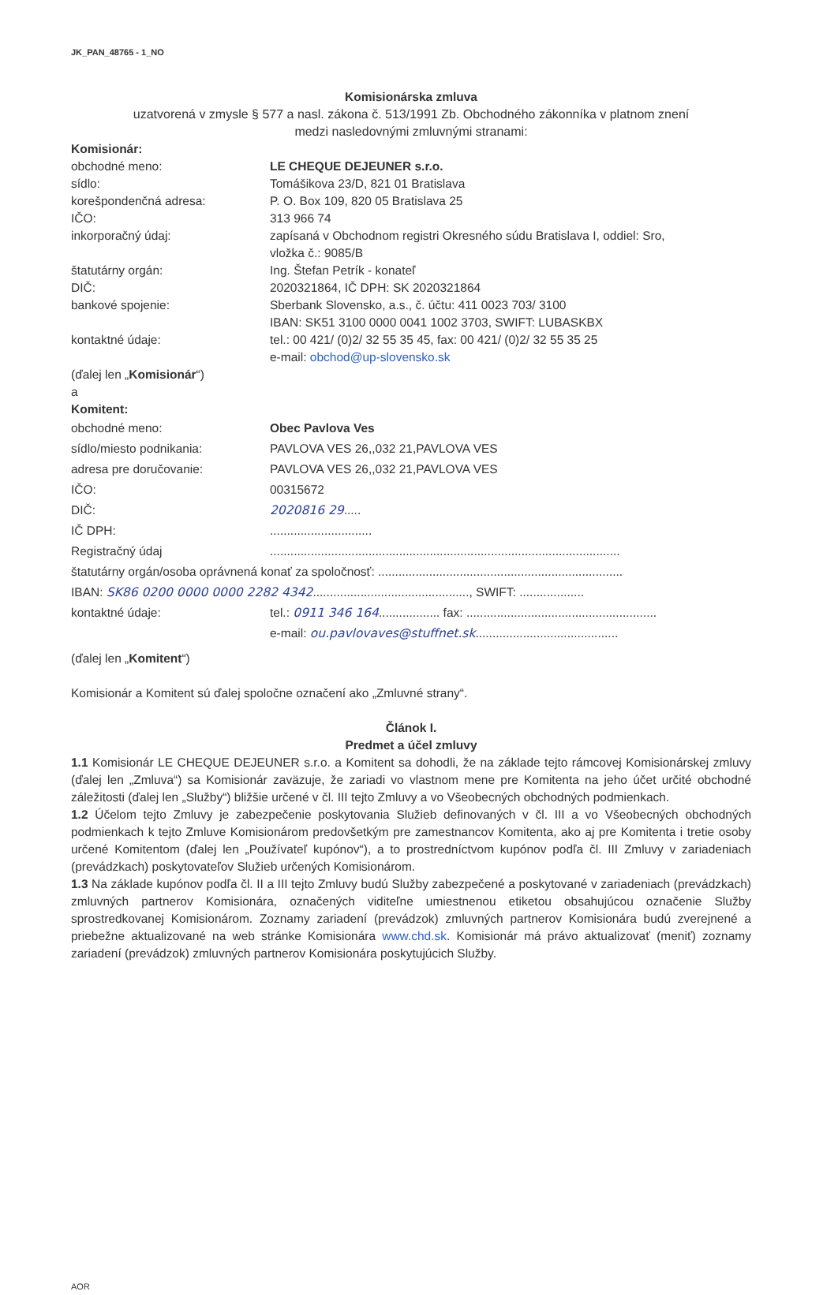JK_PAN_48765 - 1_NO
Komisionárska zmluva
uzatvorená v zmysle § 577 a nasl. zákona č. 513/1991 Zb. Obchodného zákonníka v platnom znení
medzi nasledovnými zmluvnými stranami:
Komisionár:
obchodné meno: LE CHEQUE DEJEUNER s.r.o.
sídlo: Tomášikova 23/D, 821 01 Bratislava
korešpondenčná adresa: P. O. Box 109, 820 05 Bratislava 25
IČO: 313 966 74
inkorporačný údaj: zapísaná v Obchodnom registri Okresného súdu Bratislava I, oddiel: Sro,
vložka č.: 9085/B
štatutárny orgán: Ing. Štefan Petrík - konateľ
DIČ: 2020321864, IČ DPH: SK 2020321864
bankové spojenie: Sberbank Slovensko, a.s., č. účtu: 411 0023 703/ 3100
IBAN: SK51 3100 0000 0041 1002 3703, SWIFT: LUBASKBX
kontaktné údaje: tel.: 00 421/ (0)2/ 32 55 35 45, fax: 00 421/ (0)2/ 32 55 35 25
e-mail: obchod@up-slovensko.sk
(ďalej len „Komisionár“)
a
Komitent:
obchodné meno: Obec Pavlova Ves
sídlo/miesto podnikania: PAVLOVA VES 26,,032 21,PAVLOVA VES
adresa pre doručovanie: PAVLOVA VES 26,,032 21,PAVLOVA VES
IČO: 00315672
DIČ: 2020816 29.....
IČ DPH: ..............................
Registračný údaj .......................................................................................................
štatutárny orgán/osoba oprávnená konať za spoločnosť: ........................................................................
IBAN: SK86 0200 0000 0000 2282 4342.............................................., SWIFT: ...................
kontaktné údaje: tel.: 0911 346 164.................. fax: ........................................................
e-mail: ou.pavlovaves@stuffnet.sk..........................................
(ďalej len „Komitent“)
Komisionár a Komitent sú ďalej spoločne označení ako „Zmluvné strany“.
Článok I.
Predmet a účel zmluvy
1.1 Komisionár LE CHEQUE DEJEUNER s.r.o. a Komitent sa dohodli, že na základe tejto rámcovej Komisionárskej zmluvy (ďalej len „Zmluva“) sa Komisionár zaväzuje, že zariadi vo vlastnom mene pre Komitenta na jeho účet určité obchodné záležitosti (ďalej len „Služby“) bližšie určené v čl. III tejto Zmluvy a vo Všeobecných obchodných podmienkach.
1.2 Účelom tejto Zmluvy je zabezpečenie poskytovania Služieb definovaných v čl. III a vo Všeobecných obchodných podmienkach k tejto Zmluve Komisionárom predovšetkým pre zamestnancov Komitenta, ako aj pre Komitenta i tretie osoby určené Komitentom (ďalej len „Používateľ kupónov“), a to prostredníctvom kupónov podľa čl. III Zmluvy v zariadeniach (prevádzkach) poskytovateľov Služieb určených Komisionárom.
1.3 Na základe kupónov podľa čl. II a III tejto Zmluvy budú Služby zabezpečené a poskytované v zariadeniach (prevádzkach) zmluvných partnerov Komisionára, označených viditeľne umiestnenou etiketou obsahujúcou označenie Služby sprostredkovanej Komisionárom. Zoznamy zariadení (prevádzok) zmluvných partnerov Komisionára budú zverejnené a priebežne aktualizované na web stránke Komisionára www.chd.sk. Komisionár má právo aktualizovať (meniť) zoznamy zariadení (prevádzok) zmluvných partnerov Komisionára poskytujúcich Služby.
AOR